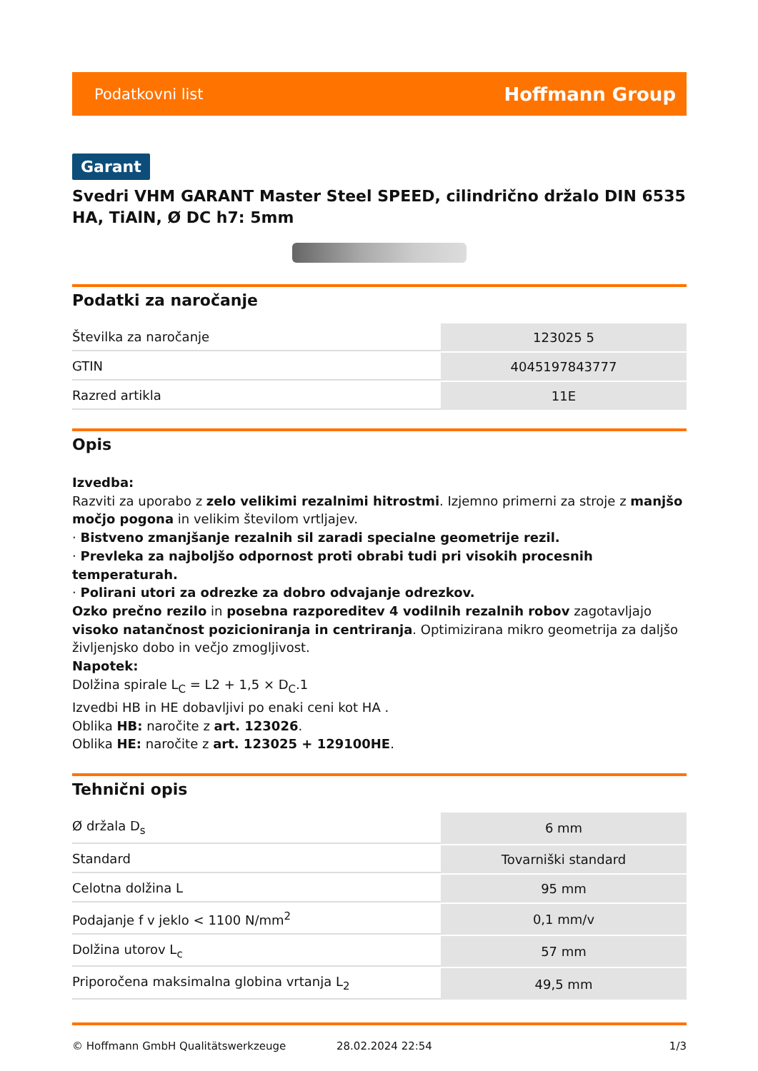Podatkovni list Hoffmann Group
Garant
Svedri VHM GARANT Master Steel SPEED, cilindrično držalo DIN 6535 HA, TiAlN, Ø DC h7: 5mm
Podatki za naročanje
| Številka za naročanje | 123025 5 |
| GTIN | 4045197843777 |
| Razred artikla | 11E |
Opis
Izvedba:
Razviti za uporabo z zelo velikimi rezalnimi hitrostmi. Izjemno primerni za stroje z manjšo močjo pogona in velikim številom vrtljajev.
· Bistveno zmanjšanje rezalnih sil zaradi specialne geometrije rezil.
· Prevleka za najboljšo odpornost proti obrabi tudi pri visokih procesnih temperaturah.
· Polirani utori za odrezke za dobro odvajanje odrezkov.
Ozko prečno rezilo in posebna razporeditev 4 vodilnih rezalnih robov zagotavljajo visoko natančnost pozicioniranja in centriranja. Optimizirana mikro geometrija za daljšo življenjsko dobo in večjo zmogljivost.
Napotek:
Dolžina spirale L<sub>C</sub> = L2 + 1,5 × D<sub>C</sub>.1
Izvedbi HB in HE dobavljivi po enaki ceni kot HA .
Oblika HB: naročite z art. 123026.
Oblika HE: naročite z art. 123025 + 129100HE.
Tehnični opis
| Ø držala D<sub>s</sub> | 6 mm |
| Standard | Tovarniški standard |
| Celotna dolžina L | 95 mm |
| Podajanje f v jeklo < 1100 N/mm<sup>2</sup> | 0,1 mm/v |
| Dolžina utorov L<sub>c</sub> | 57 mm |
| Priporočena maksimalna globina vrtanja L<sub>2</sub> | 49,5 mm |
© Hoffmann GmbH Qualitätswerkzeuge 28.02.2024 22:54 1/3